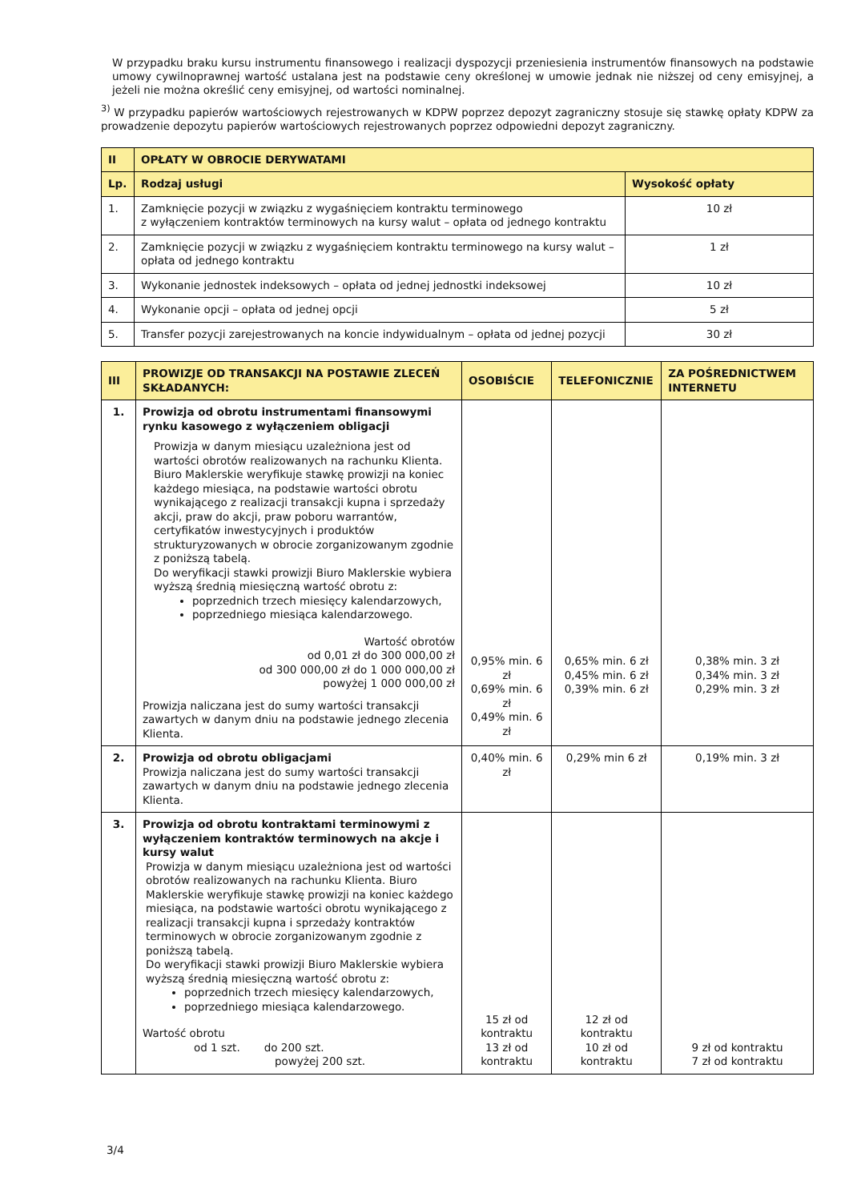W przypadku braku kursu instrumentu finansowego i realizacji dyspozycji przeniesienia instrumentów finansowych na podstawie umowy cywilnoprawnej wartość ustalana jest na podstawie ceny określonej w umowie jednak nie niższej od ceny emisyjnej, a jeżeli nie można określić ceny emisyjnej, od wartości nominalnej.
<sup>3)</sup> W przypadku papierów wartościowych rejestrowanych w KDPW poprzez depozyt zagraniczny stosuje się stawkę opłaty KDPW za prowadzenie depozytu papierów wartościowych rejestrowanych poprzez odpowiedni depozyt zagraniczny.
| II | OPŁATY W OBROCIE DERYWATAMI | |
| --- | --- | --- |
| Lp. | Rodzaj usługi | Wysokość opłaty |
| 1. | Zamknięcie pozycji w związku z wygaśnięciem kontraktu terminowego z wyłączeniem kontraktów terminowych na kursy walut – opłata od jednego kontraktu | 10 zł |
| 2. | Zamknięcie pozycji w związku z wygaśnięciem kontraktu terminowego na kursy walut – opłata od jednego kontraktu | 1 zł |
| 3. | Wykonanie jednostek indeksowych – opłata od jednej jednostki indeksowej | 10 zł |
| 4. | Wykonanie opcji – opłata od jednej opcji | 5 zł |
| 5. | Transfer pozycji zarejestrowanych na koncie indywidualnym – opłata od jednej pozycji | 30 zł |
| III | PROWIZJE OD TRANSAKCJI NA POSTAWIE ZLECEŃ SKŁADANYCH: | OSOBIŚCIE | TELEFONICZNIE | ZA POŚREDNICTWEM INTERNETU |
| --- | --- | --- | --- | --- |
| 1. | Prowizja od obrotu instrumentami finansowymi rynku kasowego z wyłączeniem obligacji Prowizja w danym miesiącu uzależniona jest od wartości obrotów realizowanych na rachunku Klienta. Biuro Maklerskie weryfikuje stawkę prowizji na koniec każdego miesiąca, na podstawie wartości obrotu wynikającego z realizacji transakcji kupna i sprzedaży akcji, praw do akcji, praw poboru warrantów, certyfikatów inwestycyjnych i produktów strukturyzowanych w obrocie zorganizowanym zgodnie z poniższą tabelą. Do weryfikacji stawki prowizji Biuro Maklerskie wybiera wyższą średnią miesięczną wartość obrotu z: poprzednich trzech miesięcy kalendarzowych, poprzedniego miesiąca kalendarzowego. Wartość obrotów od 0,01 zł do 300 000,00 zł od 300 000,00 zł do 1 000 000,00 zł powyżej 1 000 000,00 zł Prowizja naliczana jest do sumy wartości transakcji zawartych w danym dniu na podstawie jednego zlecenia Klienta. | 0,95% min. 6 zł 0,69% min. 6 zł 0,49% min. 6 zł | 0,65% min. 6 zł 0,45% min. 6 zł 0,39% min. 6 zł | 0,38% min. 3 zł 0,34% min. 3 zł 0,29% min. 3 zł |
| 2. | Prowizja od obrotu obligacjami Prowizja naliczana jest do sumy wartości transakcji zawartych w danym dniu na podstawie jednego zlecenia Klienta. | 0,40% min. 6 zł | 0,29% min 6 zł | 0,19% min. 3 zł |
| 3. | Prowizja od obrotu kontraktami terminowymi z wyłączeniem kontraktów terminowych na akcje i kursy walut Prowizja w danym miesiącu uzależniona jest od wartości obrotów realizowanych na rachunku Klienta. Biuro Maklerskie weryfikuje stawkę prowizji na koniec każdego miesiąca, na podstawie wartości obrotu wynikającego z realizacji transakcji kupna i sprzedaży kontraktów terminowych w obrocie zorganizowanym zgodnie z poniższą tabelą. Do weryfikacji stawki prowizji Biuro Maklerskie wybiera wyższą średnią miesięczną wartość obrotu z: poprzednich trzech miesięcy kalendarzowych, poprzedniego miesiąca kalendarzowego. Wartość obrotu od 1 szt. do 200 szt. powyżej 200 szt. | 15 zł od kontraktu 13 zł od kontraktu | 12 zł od kontraktu 10 zł od kontraktu | 9 zł od kontraktu 7 zł od kontraktu |
3/4